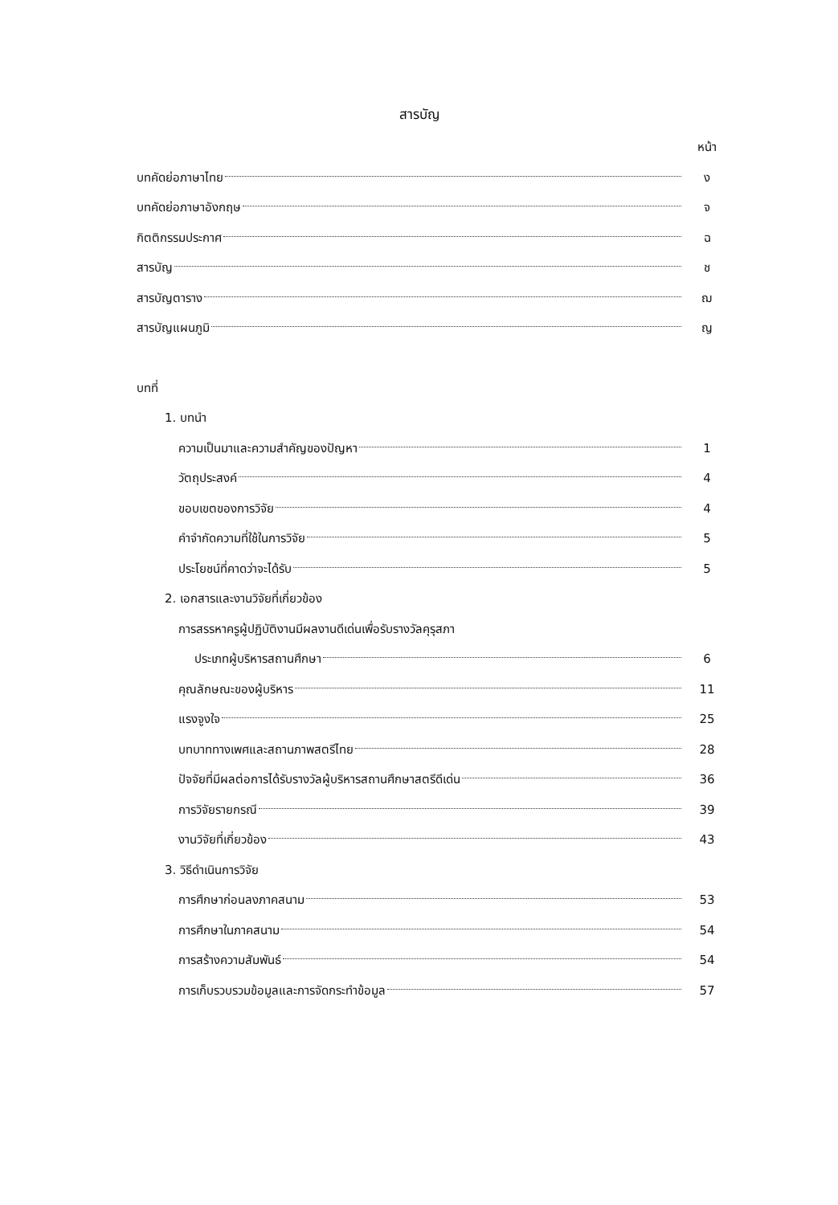สารบัญ
หน้า
บทคัดย่อภาษาไทย ง
บทคัดย่อภาษาอังกฤษ จ
กิตติกรรมประกาศ ฉ
สารบัญ ช
สารบัญตาราง ฌ
สารบัญแผนภูมิ ญ
บทที่
1. บทนำ
ความเป็นมาและความสำคัญของปัญหา 1
วัตถุประสงค์ 4
ขอบเขตของการวิจัย 4
คำจำกัดความที่ใช้ในการวิจัย 5
ประโยชน์ที่คาดว่าจะได้รับ 5
2. เอกสารและงานวิจัยที่เกี่ยวข้อง
การสรรหาครูผู้ปฏิบัติงานมีผลงานดีเด่นเพื่อรับรางวัลคุรุสภา
ประเภทผู้บริหารสถานศึกษา 6
คุณลักษณะของผู้บริหาร 11
แรงจูงใจ 25
บทบาททางเพศและสถานภาพสตรีไทย 28
ปัจจัยที่มีผลต่อการได้รับรางวัลผู้บริหารสถานศึกษาสตรีดีเด่น 36
การวิจัยรายกรณี 39
งานวิจัยที่เกี่ยวข้อง 43
3. วิธีดำเนินการวิจัย
การศึกษาก่อนลงภาคสนาม 53
การศึกษาในภาคสนาม 54
การสร้างความสัมพันธ์ 54
การเก็บรวบรวมข้อมูลและการจัดกระทำข้อมูล 57